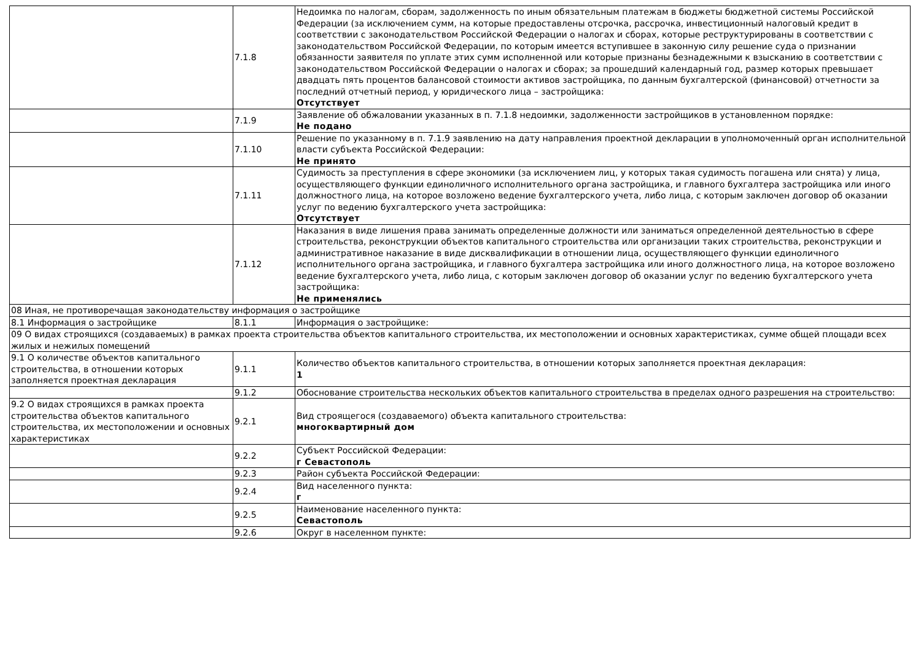| | 7.1.8 | Недоимка по налогам, сборам, задолженность по иным обязательным платежам в бюджеты бюджетной системы Российской Федерации (за исключением сумм, на которые предоставлены отсрочка, рассрочка, инвестиционный налоговый кредит в соответствии с законодательством Российской Федерации о налогах и сборах, которые реструктурированы в соответствии с законодательством Российской Федерации, по которым имеется вступившее в законную силу решение суда о признании обязанности заявителя по уплате этих сумм исполненной или которые признаны безнадежными к взысканию в соответствии с законодательством Российской Федерации о налогах и сборах; за прошедший календарный год, размер которых превышает двадцать пять процентов балансовой стоимости активов застройщика, по данным бухгалтерской (финансовой) отчетности за последний отчетный период, у юридического лица – застройщика: Отсутствует |
| | 7.1.9 | Заявление об обжаловании указанных в п. 7.1.8 недоимки, задолженности застройщиков в установленном порядке: Не подано |
| | 7.1.10 | Решение по указанному в п. 7.1.9 заявлению на дату направления проектной декларации в уполномоченный орган исполнительной власти субъекта Российской Федерации: Не принято |
| | 7.1.11 | Судимость за преступления в сфере экономики (за исключением лиц, у которых такая судимость погашена или снята) у лица, осуществляющего функции единоличного исполнительного органа застройщика, и главного бухгалтера застройщика или иного должностного лица, на которое возложено ведение бухгалтерского учета, либо лица, с которым заключен договор об оказании услуг по ведению бухгалтерского учета застройщика: Отсутствует |
| | 7.1.12 | Наказания в виде лишения права занимать определенные должности или заниматься определенной деятельностью в сфере строительства, реконструкции объектов капитального строительства или организации таких строительства, реконструкции и административное наказание в виде дисквалификации в отношении лица, осуществляющего функции единоличного исполнительного органа застройщика, и главного бухгалтера застройщика или иного должностного лица, на которое возложено ведение бухгалтерского учета, либо лица, с которым заключен договор об оказании услуг по ведению бухгалтерского учета застройщика: Не применялись |
| 08 Иная, не противоречащая законодательству информация о застройщике | | |
| 8.1 Информация о застройщике | 8.1.1 | Информация о застройщике: |
| 09 О видах строящихся (создаваемых) в рамках проекта строительства объектов капитального строительства, их местоположении и основных характеристиках, сумме общей площади всех жилых и нежилых помещений | | |
| 9.1 О количестве объектов капитального строительства, в отношении которых заполняется проектная декларация | 9.1.1 | Количество объектов капитального строительства, в отношении которых заполняется проектная декларация: 1 |
| | 9.1.2 | Обоснование строительства нескольких объектов капитального строительства в пределах одного разрешения на строительство: |
| 9.2 О видах строящихся в рамках проекта строительства объектов капитального строительства, их местоположении и основных характеристиках | 9.2.1 | Вид строящегося (создаваемого) объекта капитального строительства: многоквартирный дом |
| | 9.2.2 | Субъект Российской Федерации: г Севастополь |
| | 9.2.3 | Район субъекта Российской Федерации: |
| | 9.2.4 | Вид населенного пункта: г |
| | 9.2.5 | Наименование населенного пункта: Севастополь |
| | 9.2.6 | Округ в населенном пункте: |